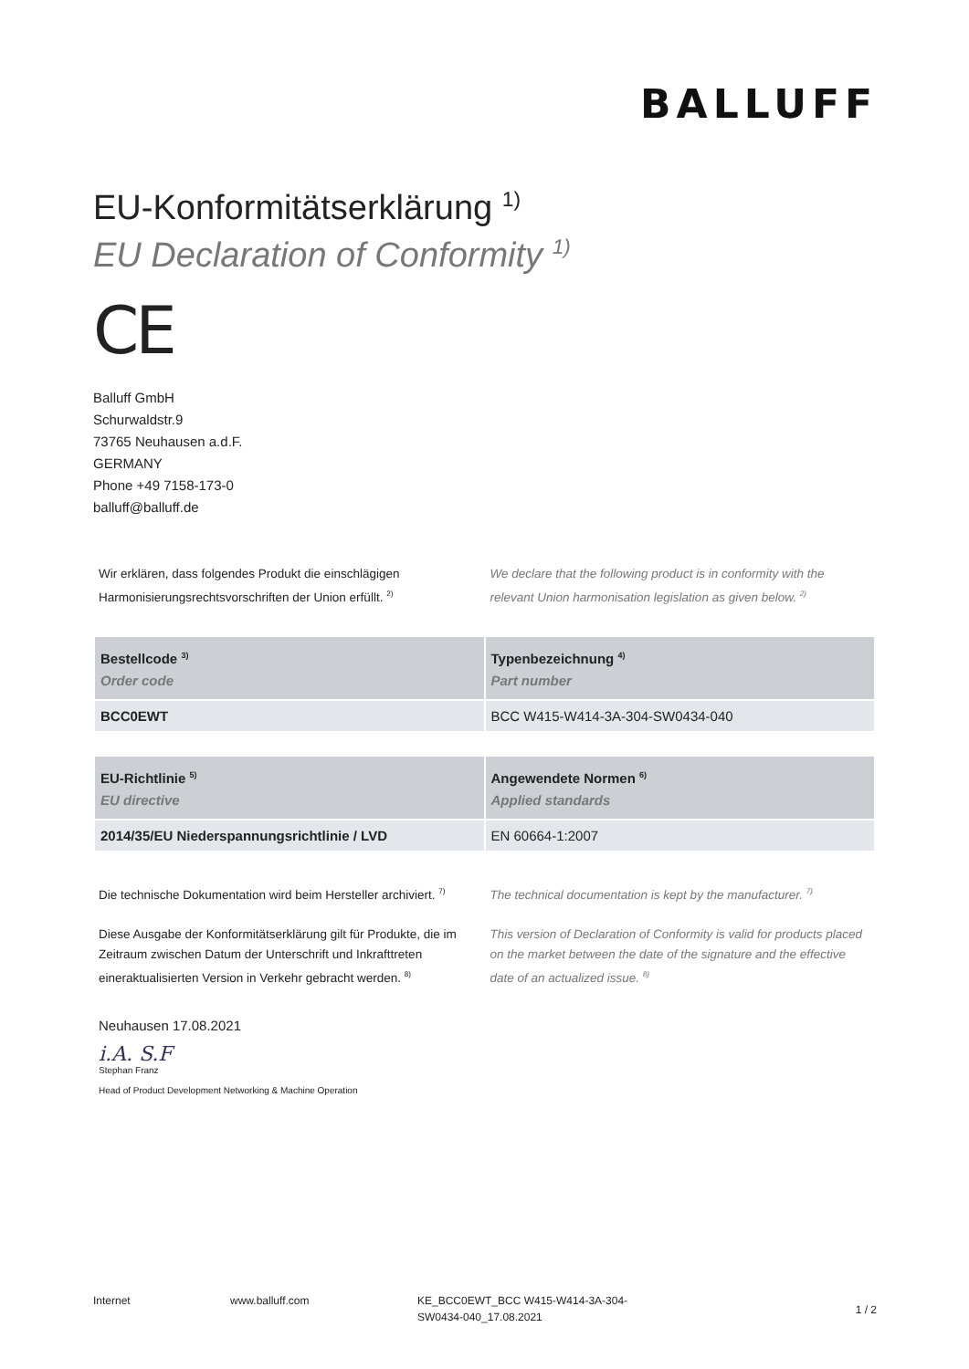BALLUFF
EU-Konformitätserklärung <sup>1)</sup>
EU Declaration of Conformity <sup>1)</sup>
CE
Balluff GmbH
Schurwaldstr.9
73765 Neuhausen a.d.F.
GERMANY
Phone +49 7158-173-0
balluff@balluff.de
Wir erklären, dass folgendes Produkt die einschlägigen Harmonisierungsrechtsvorschriften der Union erfüllt. <sup>2)</sup>
We declare that the following product is in conformity with the relevant Union harmonisation legislation as given below. <sup>2)</sup>
| Bestellcode <sup>3)</sup> Order code | Typenbezeichnung <sup>4)</sup> Part number |
| --- | --- |
| BCC0EWT | BCC W415-W414-3A-304-SW0434-040 |
| EU-Richtlinie <sup>5)</sup> EU directive | Angewendete Normen <sup>6)</sup> Applied standards |
| --- | --- |
| 2014/35/EU Niederspannungsrichtlinie / LVD | EN 60664-1:2007 |
Die technische Dokumentation wird beim Hersteller archiviert. <sup>7)</sup>
The technical documentation is kept by the manufacturer. <sup>7)</sup>
Diese Ausgabe der Konformitätserklärung gilt für Produkte, die im Zeitraum zwischen Datum der Unterschrift und Inkrafttreten eineraktualisierten Version in Verkehr gebracht werden. <sup>8)</sup>
This version of Declaration of Conformity is valid for products placed on the market between the date of the signature and the effective date of an actualized issue. <sup>8)</sup>
Neuhausen 17.08.2021
i.A. S.F
Stephan Franz
Head of Product Development Networking & Machine Operation
Internet www.balluff.com KE_BCC0EWT_BCC W415-W414-3A-304-SW0434-040_17.08.2021
1 / 2